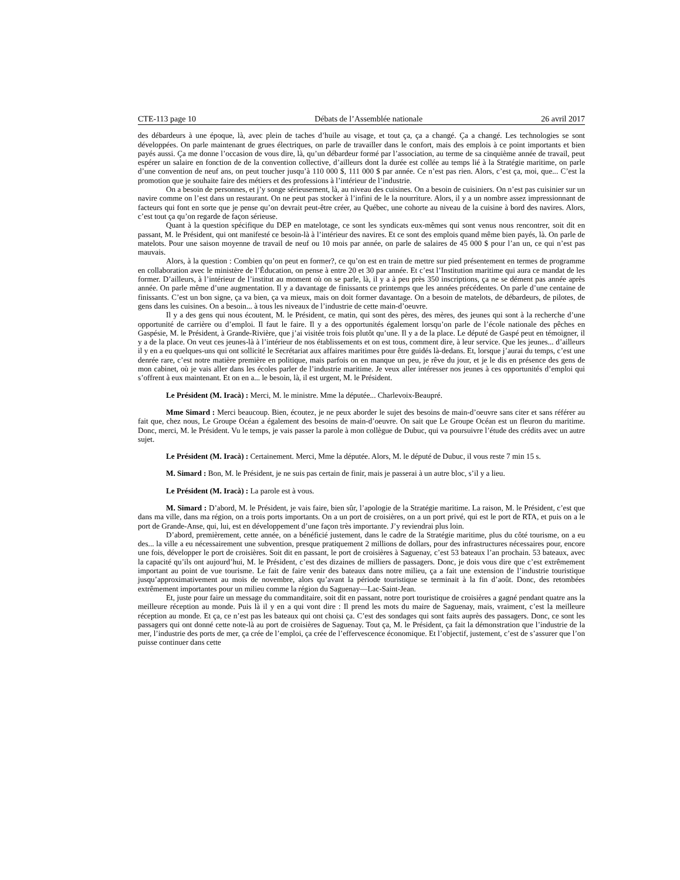CTE-113 page 10 Débats de l’Assemblée nationale 26 avril 2017
des débardeurs à une époque, là, avec plein de taches d’huile au visage, et tout ça, ça a changé. Ça a changé. Les technologies se sont développées. On parle maintenant de grues électriques, on parle de travailler dans le confort, mais des emplois à ce point importants et bien payés aussi. Ça me donne l’occasion de vous dire, là, qu’un débardeur formé par l’association, au terme de sa cinquième année de travail, peut espérer un salaire en fonction de de la convention collective, d’ailleurs dont la durée est collée au temps lié à la Stratégie maritime, on parle d’une convention de neuf ans, on peut toucher jusqu’à 110 000 $, 111 000 $ par année. Ce n’est pas rien. Alors, c’est ça, moi, que... C’est la promotion que je souhaite faire des métiers et des professions à l’intérieur de l’industrie.
On a besoin de personnes, et j’y songe sérieusement, là, au niveau des cuisines. On a besoin de cuisiniers. On n’est pas cuisinier sur un navire comme on l’est dans un restaurant. On ne peut pas stocker à l’infini de le la nourriture. Alors, il y a un nombre assez impressionnant de facteurs qui font en sorte que je pense qu’on devrait peut-être créer, au Québec, une cohorte au niveau de la cuisine à bord des navires. Alors, c’est tout ça qu’on regarde de façon sérieuse.
Quant à la question spécifique du DEP en matelotage, ce sont les syndicats eux-mêmes qui sont venus nous rencontrer, soit dit en passant, M. le Président, qui ont manifesté ce besoin-là à l’intérieur des navires. Et ce sont des emplois quand même bien payés, là. On parle de matelots. Pour une saison moyenne de travail de neuf ou 10 mois par année, on parle de salaires de 45 000 $ pour l’an un, ce qui n’est pas mauvais.
Alors, à la question : Combien qu’on peut en former?, ce qu’on est en train de mettre sur pied présentement en termes de programme en collaboration avec le ministère de l’Éducation, on pense à entre 20 et 30 par année. Et c’est l’Institution maritime qui aura ce mandat de les former. D’ailleurs, à l’intérieur de l’institut au moment où on se parle, là, il y a à peu près 350 inscriptions, ça ne se dément pas année après année. On parle même d’une augmentation. Il y a davantage de finissants ce printemps que les années précédentes. On parle d’une centaine de finissants. C’est un bon signe, ça va bien, ça va mieux, mais on doit former davantage. On a besoin de matelots, de débardeurs, de pilotes, de gens dans les cuisines. On a besoin... à tous les niveaux de l’industrie de cette main-d’oeuvre.
Il y a des gens qui nous écoutent, M. le Président, ce matin, qui sont des pères, des mères, des jeunes qui sont à la recherche d’une opportunité de carrière ou d’emploi. Il faut le faire. Il y a des opportunités également lorsqu’on parle de l’école nationale des pêches en Gaspésie, M. le Président, à Grande-Rivière, que j’ai visitée trois fois plutôt qu’une. Il y a de la place. Le député de Gaspé peut en témoigner, il y a de la place. On veut ces jeunes-là à l’intérieur de nos établissements et on est tous, comment dire, à leur service. Que les jeunes... d’ailleurs il y en a eu quelques-uns qui ont sollicité le Secrétariat aux affaires maritimes pour être guidés là-dedans. Et, lorsque j’aurai du temps, c’est une denrée rare, c’est notre matière première en politique, mais parfois on en manque un peu, je rêve du jour, et je le dis en présence des gens de mon cabinet, où je vais aller dans les écoles parler de l’industrie maritime. Je veux aller intéresser nos jeunes à ces opportunités d’emploi qui s’offrent à eux maintenant. Et on en a... le besoin, là, il est urgent, M. le Président.
Le Président (M. Iracà) : Merci, M. le ministre. Mme la députée... Charlevoix-Beaupré.
Mme Simard : Merci beaucoup. Bien, écoutez, je ne peux aborder le sujet des besoins de main-d’oeuvre sans citer et sans référer au fait que, chez nous, Le Groupe Océan a également des besoins de main-d’oeuvre. On sait que Le Groupe Océan est un fleuron du maritime. Donc, merci, M. le Président. Vu le temps, je vais passer la parole à mon collègue de Dubuc, qui va poursuivre l’étude des crédits avec un autre sujet.
Le Président (M. Iracà) : Certainement. Merci, Mme la députée. Alors, M. le député de Dubuc, il vous reste 7 min 15 s.
M. Simard : Bon, M. le Président, je ne suis pas certain de finir, mais je passerai à un autre bloc, s’il y a lieu.
Le Président (M. Iracà) : La parole est à vous.
M. Simard : D’abord, M. le Président, je vais faire, bien sûr, l’apologie de la Stratégie maritime. La raison, M. le Président, c’est que dans ma ville, dans ma région, on a trois ports importants. On a un port de croisières, on a un port privé, qui est le port de RTA, et puis on a le port de Grande-Anse, qui, lui, est en développement d’une façon très importante. J’y reviendrai plus loin.
D’abord, premièrement, cette année, on a bénéficié justement, dans le cadre de la Stratégie maritime, plus du côté tourisme, on a eu des... la ville a eu nécessairement une subvention, presque pratiquement 2 millions de dollars, pour des infrastructures nécessaires pour, encore une fois, développer le port de croisières. Soit dit en passant, le port de croisières à Saguenay, c’est 53 bateaux l’an prochain. 53 bateaux, avec la capacité qu’ils ont aujourd’hui, M. le Président, c’est des dizaines de milliers de passagers. Donc, je dois vous dire que c’est extrêmement important au point de vue tourisme. Le fait de faire venir des bateaux dans notre milieu, ça a fait une extension de l’industrie touristique jusqu’approximativement au mois de novembre, alors qu’avant la période touristique se terminait à la fin d’août. Donc, des retombées extrêmement importantes pour un milieu comme la région du Saguenay—Lac-Saint-Jean.
Et, juste pour faire un message du commanditaire, soit dit en passant, notre port touristique de croisières a gagné pendant quatre ans la meilleure réception au monde. Puis là il y en a qui vont dire : Il prend les mots du maire de Saguenay, mais, vraiment, c’est la meilleure réception au monde. Et ça, ce n’est pas les bateaux qui ont choisi ça. C’est des sondages qui sont faits auprès des passagers. Donc, ce sont les passagers qui ont donné cette note-là au port de croisières de Saguenay. Tout ça, M. le Président, ça fait la démonstration que l’industrie de la mer, l’industrie des ports de mer, ça crée de l’emploi, ça crée de l’effervescence économique. Et l’objectif, justement, c’est de s’assurer que l’on puisse continuer dans cette